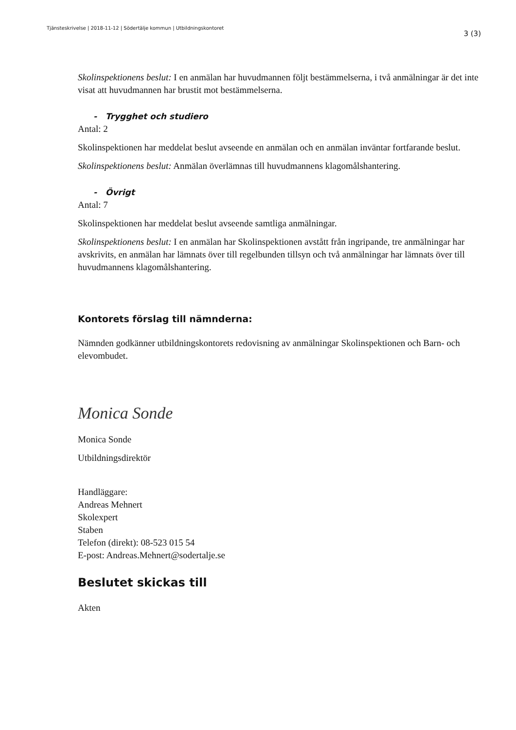Tjänsteskrivelse | 2018-11-12 | Södertälje kommun | Utbildningskontoret
3 (3)
Skolinspektionens beslut: I en anmälan har huvudmannen följt bestämmelserna, i två anmälningar är det inte visat att huvudmannen har brustit mot bestämmelserna.
- Trygghet och studiero
Antal: 2
Skolinspektionen har meddelat beslut avseende en anmälan och en anmälan inväntar fortfarande beslut.
Skolinspektionens beslut: Anmälan överlämnas till huvudmannens klagomålshantering.
- Övrigt
Antal: 7
Skolinspektionen har meddelat beslut avseende samtliga anmälningar.
Skolinspektionens beslut: I en anmälan har Skolinspektionen avstått från ingripande, tre anmälningar har avskrivits, en anmälan har lämnats över till regelbunden tillsyn och två anmälningar har lämnats över till huvudmannens klagomålshantering.
Kontorets förslag till nämnderna:
Nämnden godkänner utbildningskontorets redovisning av anmälningar Skolinspektionen och Barn- och elevombudet.
Monica Sonde
Monica Sonde
Utbildningsdirektör
Handläggare:
Andreas Mehnert
Skolexpert
Staben
Telefon (direkt): 08-523 015 54
E-post: Andreas.Mehnert@sodertalje.se
Beslutet skickas till
Akten